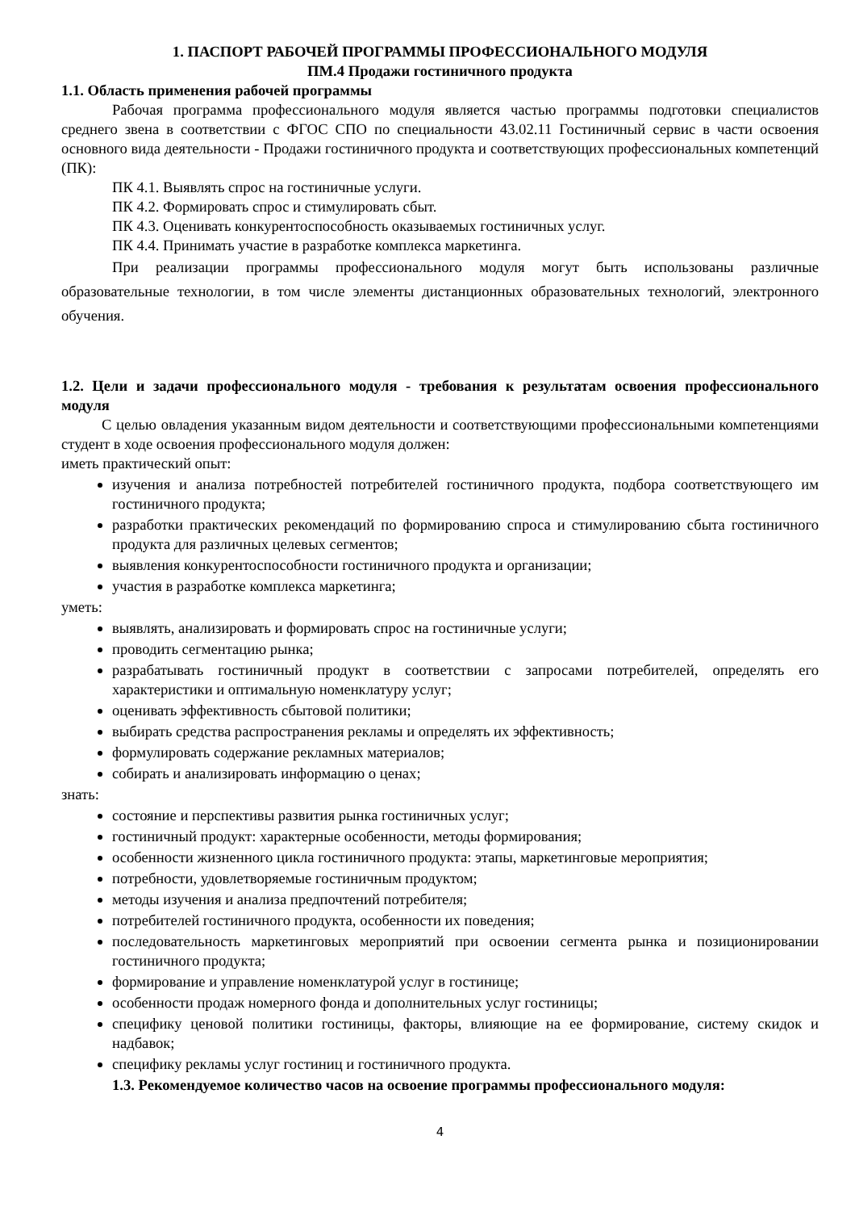1. ПАСПОРТ РАБОЧЕЙ ПРОГРАММЫ ПРОФЕССИОНАЛЬНОГО МОДУЛЯ
ПМ.4 Продажи гостиничного продукта
1.1. Область применения рабочей программы
Рабочая программа профессионального модуля является частью программы подготовки специалистов среднего звена в соответствии с ФГОС СПО по специальности 43.02.11 Гостиничный сервис в части освоения основного вида деятельности - Продажи гостиничного продукта и соответствующих профессиональных компетенций (ПК):
ПК 4.1. Выявлять спрос на гостиничные услуги.
ПК 4.2. Формировать спрос и стимулировать сбыт.
ПК 4.3. Оценивать конкурентоспособность оказываемых гостиничных услуг.
ПК 4.4. Принимать участие в разработке комплекса маркетинга.
При реализации программы профессионального модуля могут быть использованы различные образовательные технологии, в том числе элементы дистанционных образовательных технологий, электронного обучения.
1.2. Цели и задачи профессионального модуля - требования к результатам освоения профессионального модуля
С целью овладения указанным видом деятельности и соответствующими профессиональными компетенциями студент в ходе освоения профессионального модуля должен:
иметь практический опыт:
изучения и анализа потребностей потребителей гостиничного продукта, подбора соответствующего им гостиничного продукта;
разработки практических рекомендаций по формированию спроса и стимулированию сбыта гостиничного продукта для различных целевых сегментов;
выявления конкурентоспособности гостиничного продукта и организации;
участия в разработке комплекса маркетинга;
уметь:
выявлять, анализировать и формировать спрос на гостиничные услуги;
проводить сегментацию рынка;
разрабатывать гостиничный продукт в соответствии с запросами потребителей, определять его характеристики и оптимальную номенклатуру услуг;
оценивать эффективность сбытовой политики;
выбирать средства распространения рекламы и определять их эффективность;
формулировать содержание рекламных материалов;
собирать и анализировать информацию о ценах;
знать:
состояние и перспективы развития рынка гостиничных услуг;
гостиничный продукт: характерные особенности, методы формирования;
особенности жизненного цикла гостиничного продукта: этапы, маркетинговые мероприятия;
потребности, удовлетворяемые гостиничным продуктом;
методы изучения и анализа предпочтений потребителя;
потребителей гостиничного продукта, особенности их поведения;
последовательность маркетинговых мероприятий при освоении сегмента рынка и позиционировании гостиничного продукта;
формирование и управление номенклатурой услуг в гостинице;
особенности продаж номерного фонда и дополнительных услуг гостиницы;
специфику ценовой политики гостиницы, факторы, влияющие на ее формирование, систему скидок и надбавок;
специфику рекламы услуг гостиниц и гостиничного продукта.
1.3. Рекомендуемое количество часов на освоение программы профессионального модуля:
4